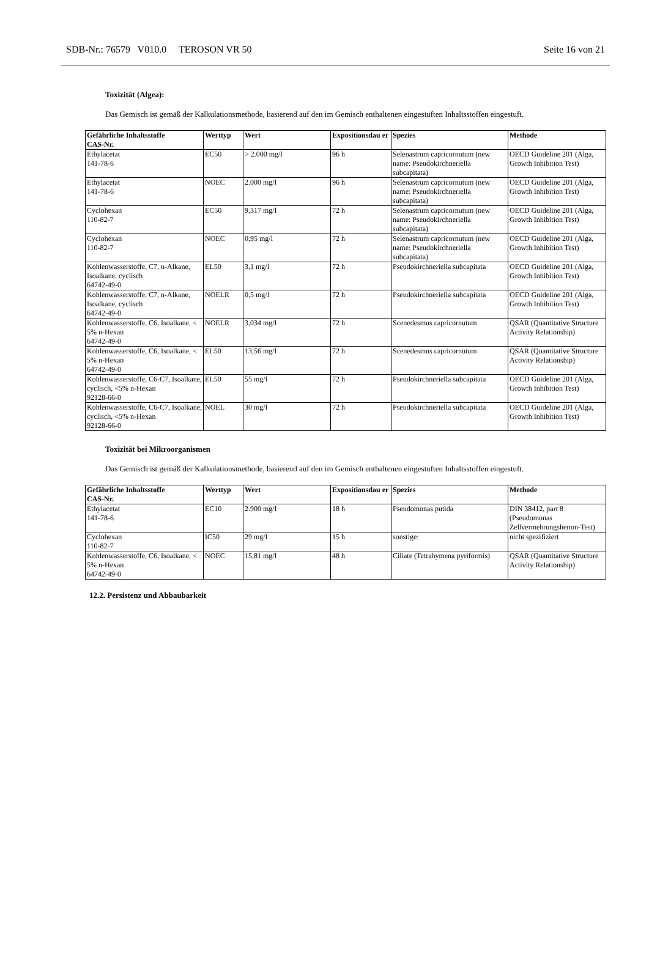SDB-Nr.: 76579 V010.0 TEROSON VR 50 Seite 16 von 21
Toxizität (Algea):
Das Gemisch ist gemäß der Kalkulationsmethode, basierend auf den im Gemisch enthaltenen eingestuften Inhaltsstoffen eingestuft.
| Gefährliche Inhaltsstoffe CAS-Nr. | Werttyp | Wert | Expositionsdau er | Spezies | Methode |
| --- | --- | --- | --- | --- | --- |
| Ethylacetat 141-78-6 | EC50 | > 2.000 mg/l | 96 h | Selenastrum capricornutum (new name: Pseudokirchneriella subcapitata) | OECD Guideline 201 (Alga, Growth Inhibition Test) |
| Ethylacetat 141-78-6 | NOEC | 2.000 mg/l | 96 h | Selenastrum capricornutum (new name: Pseudokirchneriella subcapitata) | OECD Guideline 201 (Alga, Growth Inhibition Test) |
| Cyclohexan 110-82-7 | EC50 | 9,317 mg/l | 72 h | Selenastrum capricornutum (new name: Pseudokirchneriella subcapitata) | OECD Guideline 201 (Alga, Growth Inhibition Test) |
| Cyclohexan 110-82-7 | NOEC | 0,95 mg/l | 72 h | Selenastrum capricornutum (new name: Pseudokirchneriella subcapitata) | OECD Guideline 201 (Alga, Growth Inhibition Test) |
| Kohlenwasserstoffe, C7, n-Alkane, Isoalkane, cyclisch 64742-49-0 | EL50 | 3,1 mg/l | 72 h | Pseudokirchneriella subcapitata | OECD Guideline 201 (Alga, Growth Inhibition Test) |
| Kohlenwasserstoffe, C7, n-Alkane, Isoalkane, cyclisch 64742-49-0 | NOELR | 0,5 mg/l | 72 h | Pseudokirchneriella subcapitata | OECD Guideline 201 (Alga, Growth Inhibition Test) |
| Kohlenwasserstoffe, C6, Isoalkane, < 5% n-Hexan 64742-49-0 | NOELR | 3,034 mg/l | 72 h | Scenedesmus capricornutum | QSAR (Quantitative Structure Activity Relationship) |
| Kohlenwasserstoffe, C6, Isoalkane, < 5% n-Hexan 64742-49-0 | EL50 | 13,56 mg/l | 72 h | Scenedesmus capricornutum | QSAR (Quantitative Structure Activity Relationship) |
| Kohlenwasserstoffe, C6-C7, Isoalkane, cyclisch, <5% n-Hexan 92128-66-0 | EL50 | 55 mg/l | 72 h | Pseudokirchneriella subcapitata | OECD Guideline 201 (Alga, Growth Inhibition Test) |
| Kohlenwasserstoffe, C6-C7, Isoalkane, cyclisch, <5% n-Hexan 92128-66-0 | NOEL | 30 mg/l | 72 h | Pseudokirchneriella subcapitata | OECD Guideline 201 (Alga, Growth Inhibition Test) |
Toxizität bei Mikroorganismen
Das Gemisch ist gemäß der Kalkulationsmethode, basierend auf den im Gemisch enthaltenen eingestuften Inhaltsstoffen eingestuft.
| Gefährliche Inhaltsstoffe CAS-Nr. | Werttyp | Wert | Expositionsdau er | Spezies | Methode |
| --- | --- | --- | --- | --- | --- |
| Ethylacetat 141-78-6 | EC10 | 2.900 mg/l | 18 h | Pseudomonas putida | DIN 38412, part 8 (Pseudomonas Zellvermehrungshemm-Test) |
| Cyclohexan 110-82-7 | IC50 | 29 mg/l | 15 h | sonstige: | nicht spezifiziert |
| Kohlenwasserstoffe, C6, Isoalkane, < 5% n-Hexan 64742-49-0 | NOEC | 15,81 mg/l | 48 h | Ciliate (Tetrahymena pyriformis) | QSAR (Quantitative Structure Activity Relationship) |
12.2. Persistenz und Abbaubarkeit